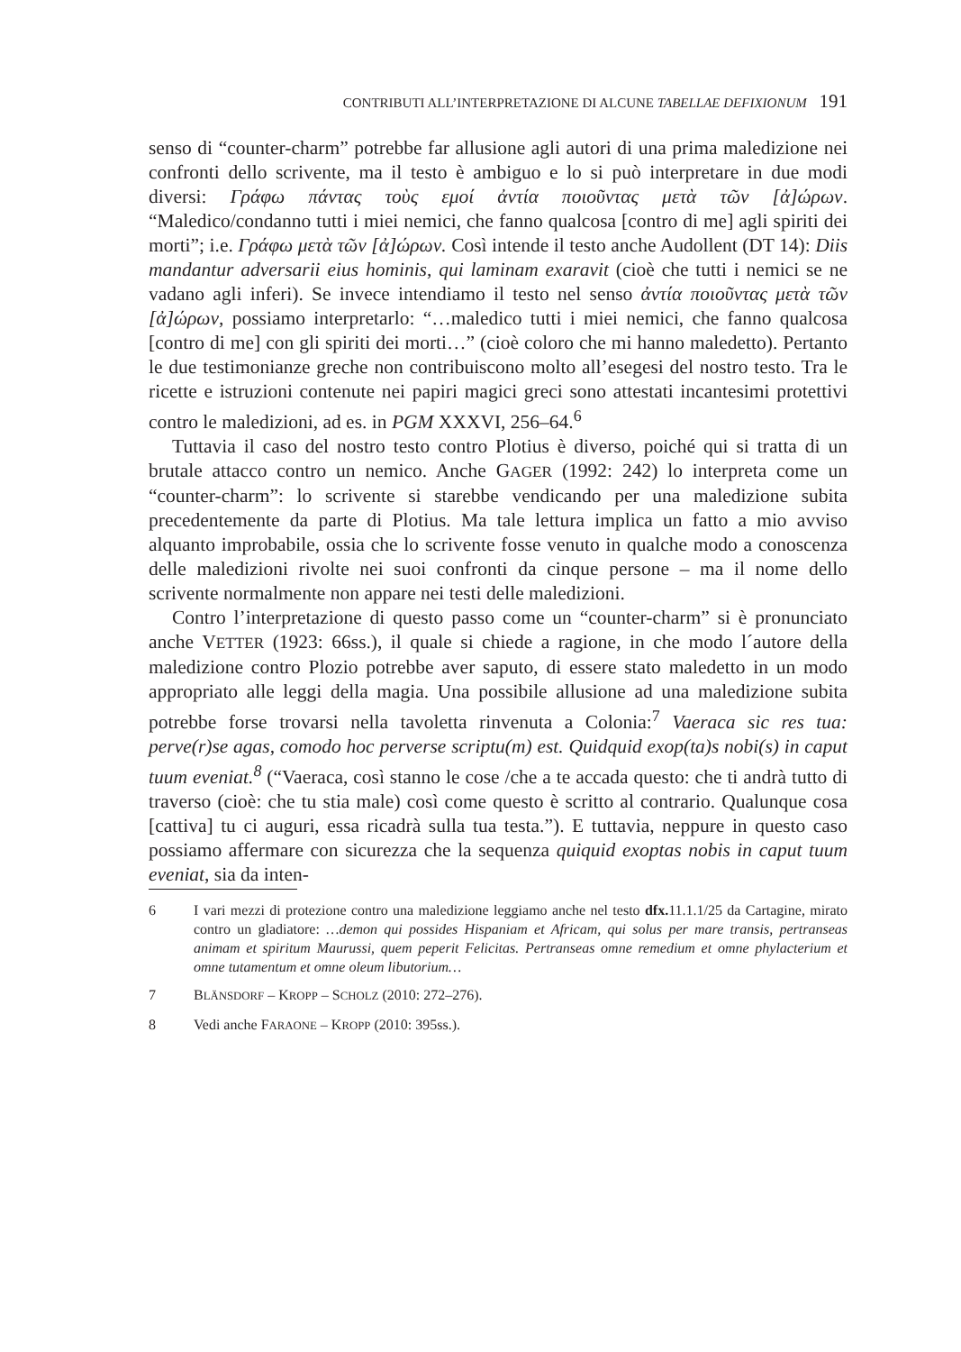CONTRIBUTI ALL’INTERPRETAZIONE DI ALCUNE TABELLAE DEFIXIONUM 191
senso di “counter-charm” potrebbe far allusione agli autori di una prima maledizione nei confronti dello scrivente, ma il testo è ambiguo e lo si può interpretare in due modi diversi: Γράφω πάντας τοὺς εμοί ἀντία ποιοῦντας μετὰ τῶν [ἀ]ώρων. “Maledico/condanno tutti i miei nemici, che fanno qualcosa [contro di me] agli spiriti dei morti”; i.e. Γράφω μετὰ τῶν [ἀ]ώρων. Così intende il testo anche Audollent (DT 14): Diis mandantur adversarii eius hominis, qui laminam exaravit (cioè che tutti i nemici se ne vadano agli inferi). Se invece intendiamo il testo nel senso ἀντία ποιοῦντας μετὰ τῶν [ἀ]ώρων, possiamo interpretarlo: “…maledico tutti i miei nemici, che fanno qualcosa [contro di me] con gli spiriti dei morti…” (cioè coloro che mi hanno maledetto). Pertanto le due testimonianze greche non contribuiscono molto all’esegesi del nostro testo. Tra le ricette e istruzioni contenute nei papiri magici greci sono attestati incantesimi protettivi contro le maledizioni, ad es. in PGM XXXVI, 256–64.<sup>6</sup>
Tuttavia il caso del nostro testo contro Plotius è diverso, poiché qui si tratta di un brutale attacco contro un nemico. Anche GAGER (1992: 242) lo interpreta come un “counter-charm”: lo scrivente si starebbe vendicando per una maledizione subita precedentemente da parte di Plotius. Ma tale lettura implica un fatto a mio avviso alquanto improbabile, ossia che lo scrivente fosse venuto in qualche modo a conoscenza delle maledizioni rivolte nei suoi confronti da cinque persone – ma il nome dello scrivente normalmente non appare nei testi delle maledizioni.
Contro l’interpretazione di questo passo come un “counter-charm” si è pronunciato anche VETTER (1923: 66ss.), il quale si chiede a ragione, in che modo l´autore della maledizione contro Plozio potrebbe aver saputo, di essere stato maledetto in un modo appropriato alle leggi della magia. Una possibile allusione ad una maledizione subita potrebbe forse trovarsi nella tavoletta rinvenuta a Colonia:<sup>7</sup> Vaeraca sic res tua: perve(r)se agas, comodo hoc perverse scriptu(m) est. Quidquid exop(ta)s nobi(s) in caput tuum eveniat.<sup>8</sup> (“Vaeraca, così stanno le cose /che a te accada questo: che ti andrà tutto di traverso (cioè: che tu stia male) così come questo è scritto al contrario. Qualunque cosa [cattiva] tu ci auguri, essa ricadrà sulla tua testa.”). E tuttavia, neppure in questo caso possiamo affermare con sicurezza che la sequenza quiquid exoptas nobis in caput tuum eveniat, sia da inten-
6 I vari mezzi di protezione contro una maledizione leggiamo anche nel testo dfx. 11.1.1/25 da Cartagine, mirato contro un gladiatore: …demon qui possides Hispaniam et Africam, qui solus per mare transis, pertranseas animam et spiritum Maurussi, quem peperit Felicitas. Pertranseas omne remedium et omne phylacterium et omne tutamentum et omne oleum libutorium…
7 BLÄNSDORF – KROPP – SCHOLZ (2010: 272–276).
8 Vedi anche FARAONE – KROPP (2010: 395ss.).